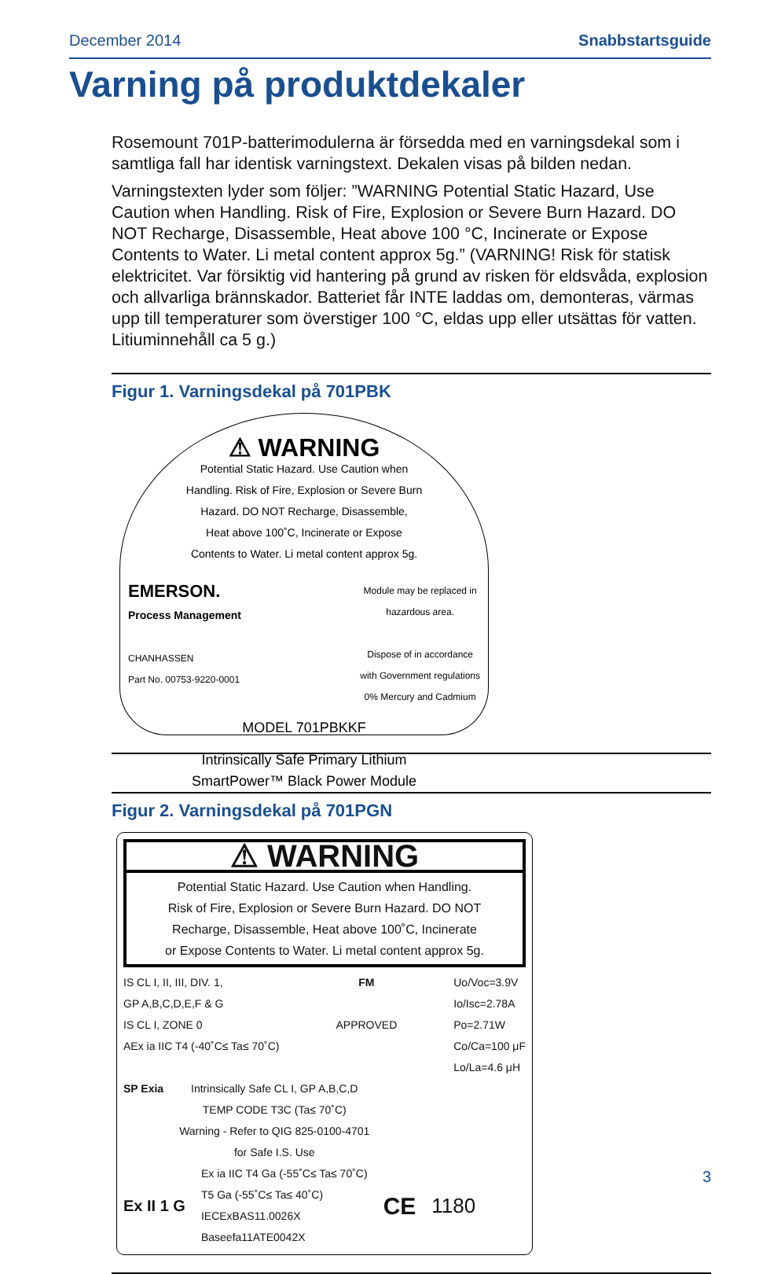December 2014 Snabbstartsguide
Varning på produktdekaler
Rosemount 701P-batterimodulerna är försedda med en varningsdekal som i samtliga fall har identisk varningstext. Dekalen visas på bilden nedan.
Varningstexten lyder som följer: ”WARNING Potential Static Hazard, Use Caution when Handling. Risk of Fire, Explosion or Severe Burn Hazard. DO NOT Recharge, Disassemble, Heat above 100 °C, Incinerate or Expose Contents to Water. Li metal content approx 5g.” (VARNING! Risk för statisk elektricitet. Var försiktig vid hantering på grund av risken för eldsvåda, explosion och allvarliga brännskador. Batteriet får INTE laddas om, demonteras, värmas upp till temperaturer som överstiger 100 °C, eldas upp eller utsättas för vatten. Litiuminnehåll ca 5 g.)
Figur 1. Varningsdekal på 701PBK
⚠ WARNING
Potential Static Hazard. Use Caution when
Handling. Risk of Fire, Explosion or Severe Burn
Hazard. DO NOT Recharge, Disassemble,
Heat above 100˚C, Incinerate or Expose
Contents to Water. Li metal content approx 5g.
EMERSON.
Process Management
CHANHASSEN
Part No. 00753-9220-0001
Module may be replaced in
hazardous area.
Dispose of in accordance
with Government regulations
0% Mercury and Cadmium
MODEL 701PBKKF
Intrinsically Safe Primary Lithium
SmartPower™ Black Power Module
Figur 2. Varningsdekal på 701PGN
⚠ WARNING
Potential Static Hazard. Use Caution when Handling.
Risk of Fire, Explosion or Severe Burn Hazard. DO NOT
Recharge, Disassemble, Heat above 100˚C, Incinerate
or Expose Contents to Water. Li metal content approx 5g.
IS CL I, II, III, DIV. 1,
GP A,B,C,D,E,F & G
IS CL I, ZONE 0
AEx ia IIC T4 (-40˚C≤ Ta≤ 70˚C)
FM
APPROVED
Uo/Voc=3.9V
Io/Isc=2.78A
Po=2.71W
Co/Ca=100 μF
Lo/La=4.6 μH
SP Exia Intrinsically Safe CL I, GP A,B,C,D
TEMP CODE T3C (Ta≤ 70˚C)
Warning - Refer to QIG 825-0100-4701
for Safe I.S. Use
Ex II 1 G
Ex ia IIC T4 Ga (-55˚C≤ Ta≤ 70˚C)
T5 Ga (-55˚C≤ Ta≤ 40˚C)
IECExBAS11.0026X
Baseefa11ATE0042X
CE 1180
3